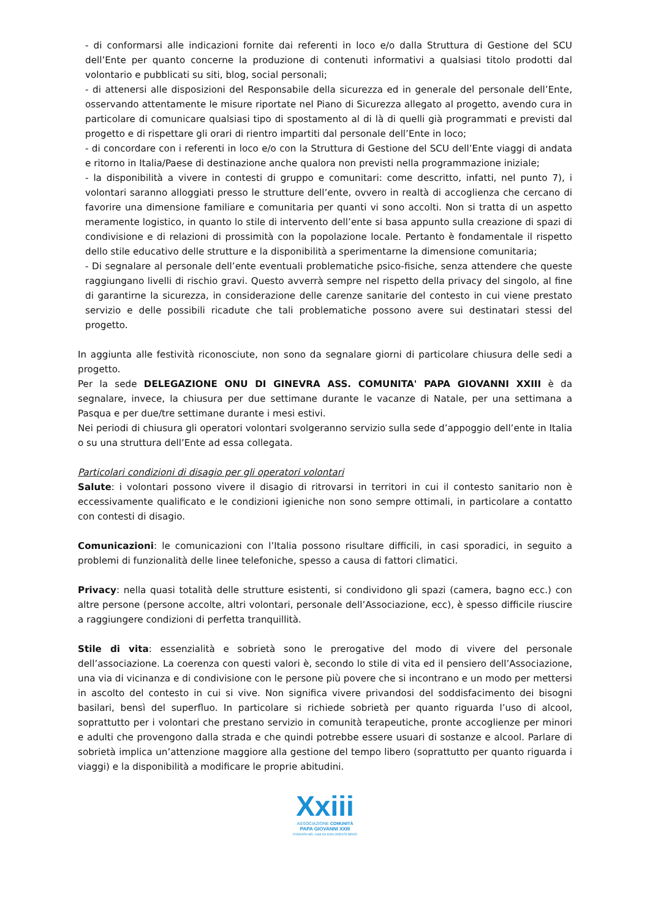- di conformarsi alle indicazioni fornite dai referenti in loco e/o dalla Struttura di Gestione del SCU dell’Ente per quanto concerne la produzione di contenuti informativi a qualsiasi titolo prodotti dal volontario e pubblicati su siti, blog, social personali;
- di attenersi alle disposizioni del Responsabile della sicurezza ed in generale del personale dell’Ente, osservando attentamente le misure riportate nel Piano di Sicurezza allegato al progetto, avendo cura in particolare di comunicare qualsiasi tipo di spostamento al di là di quelli già programmati e previsti dal progetto e di rispettare gli orari di rientro impartiti dal personale dell’Ente in loco;
- di concordare con i referenti in loco e/o con la Struttura di Gestione del SCU dell’Ente viaggi di andata e ritorno in Italia/Paese di destinazione anche qualora non previsti nella programmazione iniziale;
- la disponibilità a vivere in contesti di gruppo e comunitari: come descritto, infatti, nel punto 7), i volontari saranno alloggiati presso le strutture dell’ente, ovvero in realtà di accoglienza che cercano di favorire una dimensione familiare e comunitaria per quanti vi sono accolti. Non si tratta di un aspetto meramente logistico, in quanto lo stile di intervento dell’ente si basa appunto sulla creazione di spazi di condivisione e di relazioni di prossimità con la popolazione locale. Pertanto è fondamentale il rispetto dello stile educativo delle strutture e la disponibilità a sperimentarne la dimensione comunitaria;
- Di segnalare al personale dell’ente eventuali problematiche psico-fisiche, senza attendere che queste raggiungano livelli di rischio gravi. Questo avverrà sempre nel rispetto della privacy del singolo, al fine di garantirne la sicurezza, in considerazione delle carenze sanitarie del contesto in cui viene prestato servizio e delle possibili ricadute che tali problematiche possono avere sui destinatari stessi del progetto.
In aggiunta alle festività riconosciute, non sono da segnalare giorni di particolare chiusura delle sedi a progetto.
Per la sede DELEGAZIONE ONU DI GINEVRA ASS. COMUNITA' PAPA GIOVANNI XXIII è da segnalare, invece, la chiusura per due settimane durante le vacanze di Natale, per una settimana a Pasqua e per due/tre settimane durante i mesi estivi.
Nei periodi di chiusura gli operatori volontari svolgeranno servizio sulla sede d’appoggio dell’ente in Italia o su una struttura dell’Ente ad essa collegata.
Particolari condizioni di disagio per gli operatori volontari
Salute: i volontari possono vivere il disagio di ritrovarsi in territori in cui il contesto sanitario non è eccessivamente qualificato e le condizioni igieniche non sono sempre ottimali, in particolare a contatto con contesti di disagio.
Comunicazioni: le comunicazioni con l’Italia possono risultare difficili, in casi sporadici, in seguito a problemi di funzionalità delle linee telefoniche, spesso a causa di fattori climatici.
Privacy: nella quasi totalità delle strutture esistenti, si condividono gli spazi (camera, bagno ecc.) con altre persone (persone accolte, altri volontari, personale dell’Associazione, ecc), è spesso difficile riuscire a raggiungere condizioni di perfetta tranquillità.
Stile di vita: essenzialità e sobrietà sono le prerogative del modo di vivere del personale dell’associazione. La coerenza con questi valori è, secondo lo stile di vita ed il pensiero dell’Associazione, una via di vicinanza e di condivisione con le persone più povere che si incontrano e un modo per mettersi in ascolto del contesto in cui si vive. Non significa vivere privandosi del soddisfacimento dei bisogni basilari, bensì del superfluo. In particolare si richiede sobrietà per quanto riguarda l’uso di alcool, soprattutto per i volontari che prestano servizio in comunità terapeutiche, pronte accoglienze per minori e adulti che provengono dalla strada e che quindi potrebbe essere usuari di sostanze e alcool. Parlare di sobrietà implica un’attenzione maggiore alla gestione del tempo libero (soprattutto per quanto riguarda i viaggi) e la disponibilità a modificare le proprie abitudini.
Xxiii
ASSOCIAZIONE COMUNITÀ
PAPA GIOVANNI XXIII
FONDATA NEL 1968 DA DON ORESTE BENZI